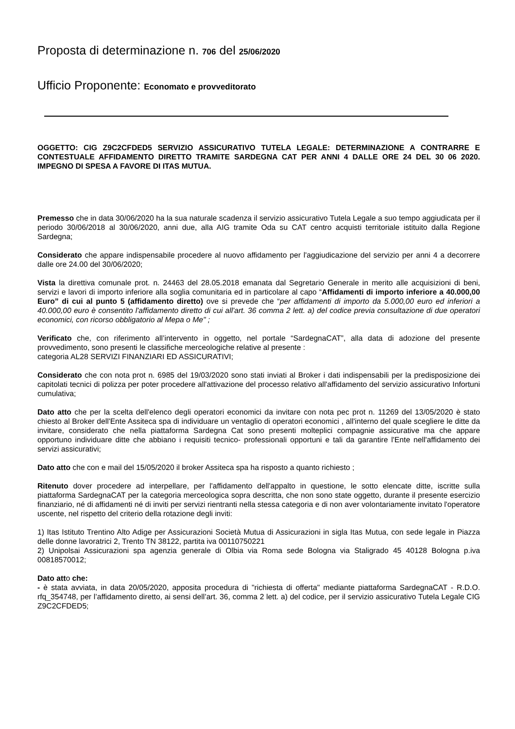Proposta di determinazione n. 706 del 25/06/2020
Ufficio Proponente: Economato e provveditorato
OGGETTO: CIG Z9C2CFDED5 SERVIZIO ASSICURATIVO TUTELA LEGALE: DETERMINAZIONE A CONTRARRE E CONTESTUALE AFFIDAMENTO DIRETTO TRAMITE SARDEGNA CAT PER ANNI 4 DALLE ORE 24 DEL 30 06 2020. IMPEGNO DI SPESA A FAVORE DI ITAS MUTUA.
Premesso che in data 30/06/2020 ha la sua naturale scadenza il servizio assicurativo Tutela Legale a suo tempo aggiudicata per il periodo 30/06/2018 al 30/06/2020, anni due, alla AIG tramite Oda su CAT centro acquisti territoriale istituito dalla Regione Sardegna;
Considerato che appare indispensabile procedere al nuovo affidamento per l'aggiudicazione del servizio per anni 4 a decorrere dalle ore 24.00 del 30/06/2020;
Vista la direttiva comunale prot. n. 24463 del 28.05.2018 emanata dal Segretario Generale in merito alle acquisizioni di beni, servizi e lavori di importo inferiore alla soglia comunitaria ed in particolare al capo “Affidamenti di importo inferiore a 40.000,00 Euro” di cui al punto 5 (affidamento diretto) ove si prevede che “per affidamenti di importo da 5.000,00 euro ed inferiori a 40.000,00 euro è consentito l'affidamento diretto di cui all'art. 36 comma 2 lett. a) del codice previa consultazione di due operatori economici, con ricorso obbligatorio al Mepa o Me" ;
Verificato che, con riferimento all’intervento in oggetto, nel portale “SardegnaCAT”, alla data di adozione del presente provvedimento, sono presenti le classifiche merceologiche relative al presente :
categoria AL28 SERVIZI FINANZIARI ED ASSICURATIVI;
Considerato che con nota prot n. 6985 del 19/03/2020 sono stati inviati al Broker i dati indispensabili per la predisposizione dei capitolati tecnici di polizza per poter procedere all'attivazione del processo relativo all'affidamento del servizio assicurativo Infortuni cumulativa;
Dato atto che per la scelta dell'elenco degli operatori economici da invitare con nota pec prot n. 11269 del 13/05/2020 è stato chiesto al Broker dell'Ente Assiteca spa di individuare un ventaglio di operatori economici , all'interno del quale scegliere le ditte da invitare, considerato che nella piattaforma Sardegna Cat sono presenti molteplici compagnie assicurative ma che appare opportuno individuare ditte che abbiano i requisiti tecnico- professionali opportuni e tali da garantire l'Ente nell'affidamento dei servizi assicurativi;
Dato atto che con e mail del 15/05/2020 il broker Assiteca spa ha risposto a quanto richiesto ;
Ritenuto dover procedere ad interpellare, per l'affidamento dell'appalto in questione, le sotto elencate ditte, iscritte sulla piattaforma SardegnaCAT per la categoria merceologica sopra descritta, che non sono state oggetto, durante il presente esercizio finanziario, né di affidamenti né di inviti per servizi rientranti nella stessa categoria e di non aver volontariamente invitato l'operatore uscente, nel rispetto del criterio della rotazione degli inviti:
1) Itas Istituto Trentino Alto Adige per Assicurazioni Società Mutua di Assicurazioni in sigla Itas Mutua, con sede legale in Piazza delle donne lavoratrici 2, Trento TN 38122, partita iva 00110750221
2) Unipolsai Assicurazioni spa agenzia generale di Olbia via Roma sede Bologna via Staligrado 45 40128 Bologna p.iva 00818570012;
Dato atto che:
- è stata avviata, in data 20/05/2020, apposita procedura di "richiesta di offerta" mediante piattaforma SardegnaCAT - R.D.O. rfq_354748, per l’affidamento diretto, ai sensi dell’art. 36, comma 2 lett. a) del codice, per il servizio assicurativo Tutela Legale CIG Z9C2CFDED5;